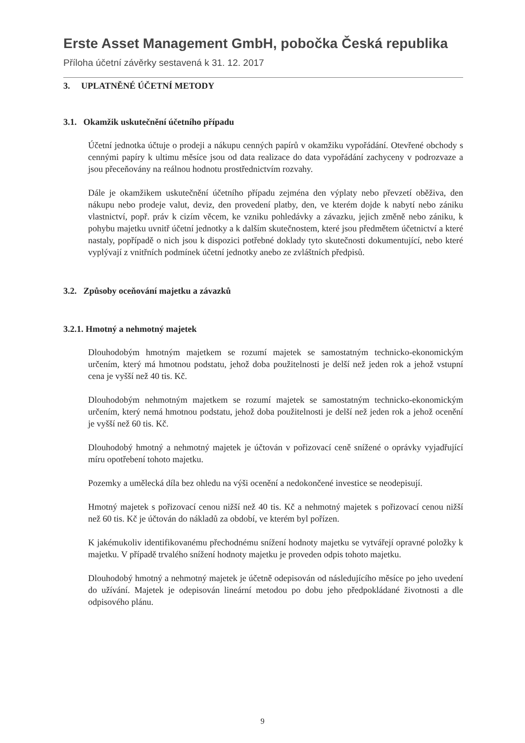Erste Asset Management GmbH, pobočka Česká republika
Příloha účetní závěrky sestavená k 31. 12. 2017
3. UPLATNĚNÉ ÚČETNÍ METODY
3.1. Okamžik uskutečnění účetního případu
Účetní jednotka účtuje o prodeji a nákupu cenných papírů v okamžiku vypořádání. Otevřené obchody s cennými papíry k ultimu měsíce jsou od data realizace do data vypořádání zachyceny v podrozvaze a jsou přeceňovány na reálnou hodnotu prostřednictvím rozvahy.
Dále je okamžikem uskutečnění účetního případu zejména den výplaty nebo převzetí oběživa, den nákupu nebo prodeje valut, deviz, den provedení platby, den, ve kterém dojde k nabytí nebo zániku vlastnictví, popř. práv k cizím věcem, ke vzniku pohledávky a závazku, jejich změně nebo zániku, k pohybu majetku uvnitř účetní jednotky a k dalším skutečnostem, které jsou předmětem účetnictví a které nastaly, popřípadě o nich jsou k dispozici potřebné doklady tyto skutečnosti dokumentující, nebo které vyplývají z vnitřních podmínek účetní jednotky anebo ze zvláštních předpisů.
3.2. Způsoby oceňování majetku a závazků
3.2.1. Hmotný a nehmotný majetek
Dlouhodobým hmotným majetkem se rozumí majetek se samostatným technicko-ekonomickým určením, který má hmotnou podstatu, jehož doba použitelnosti je delší než jeden rok a jehož vstupní cena je vyšší než 40 tis. Kč.
Dlouhodobým nehmotným majetkem se rozumí majetek se samostatným technicko-ekonomickým určením, který nemá hmotnou podstatu, jehož doba použitelnosti je delší než jeden rok a jehož ocenění je vyšší než 60 tis. Kč.
Dlouhodobý hmotný a nehmotný majetek je účtován v pořizovací ceně snížené o oprávky vyjadřující míru opotřebení tohoto majetku.
Pozemky a umělecká díla bez ohledu na výši ocenění a nedokončené investice se neodepisují.
Hmotný majetek s pořizovací cenou nižší než 40 tis. Kč a nehmotný majetek s pořizovací cenou nižší než 60 tis. Kč je účtován do nákladů za období, ve kterém byl pořízen.
K jakémukoliv identifikovanému přechodnému snížení hodnoty majetku se vytvářejí opravné položky k majetku. V případě trvalého snížení hodnoty majetku je proveden odpis tohoto majetku.
Dlouhodobý hmotný a nehmotný majetek je účetně odepisován od následujícího měsíce po jeho uvedení do užívání. Majetek je odepisován lineární metodou po dobu jeho předpokládané životnosti a dle odpisového plánu.
9